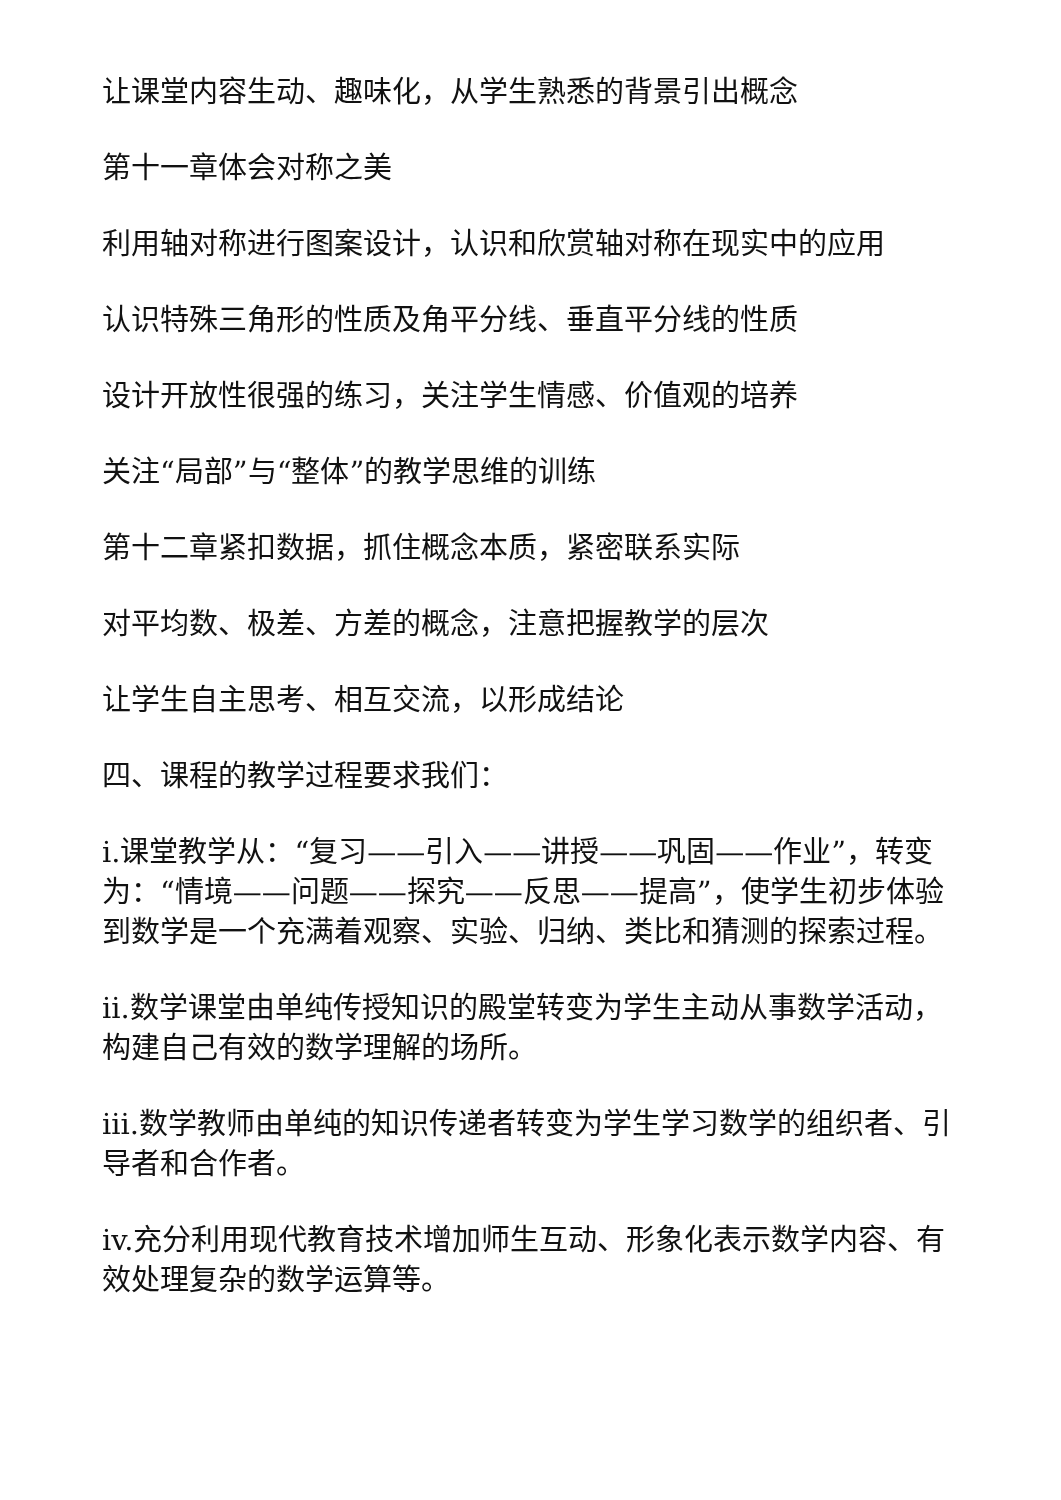让课堂内容生动、趣味化，从学生熟悉的背景引出概念
第十一章体会对称之美
利用轴对称进行图案设计，认识和欣赏轴对称在现实中的应用
认识特殊三角形的性质及角平分线、垂直平分线的性质
设计开放性很强的练习，关注学生情感、价值观的培养
关注“局部”与“整体”的教学思维的训练
第十二章紧扣数据，抓住概念本质，紧密联系实际
对平均数、极差、方差的概念，注意把握教学的层次
让学生自主思考、相互交流，以形成结论
四、课程的教学过程要求我们：
i.课堂教学从：“复习——引入——讲授——巩固——作业”，转变为：“情境——问题——探究——反思——提高”，使学生初步体验到数学是一个充满着观察、实验、归纳、类比和猜测的探索过程。
ii.数学课堂由单纯传授知识的殿堂转变为学生主动从事数学活动，构建自己有效的数学理解的场所。
iii.数学教师由单纯的知识传递者转变为学生学习数学的组织者、引导者和合作者。
iv.充分利用现代教育技术增加师生互动、形象化表示数学内容、有效处理复杂的数学运算等。